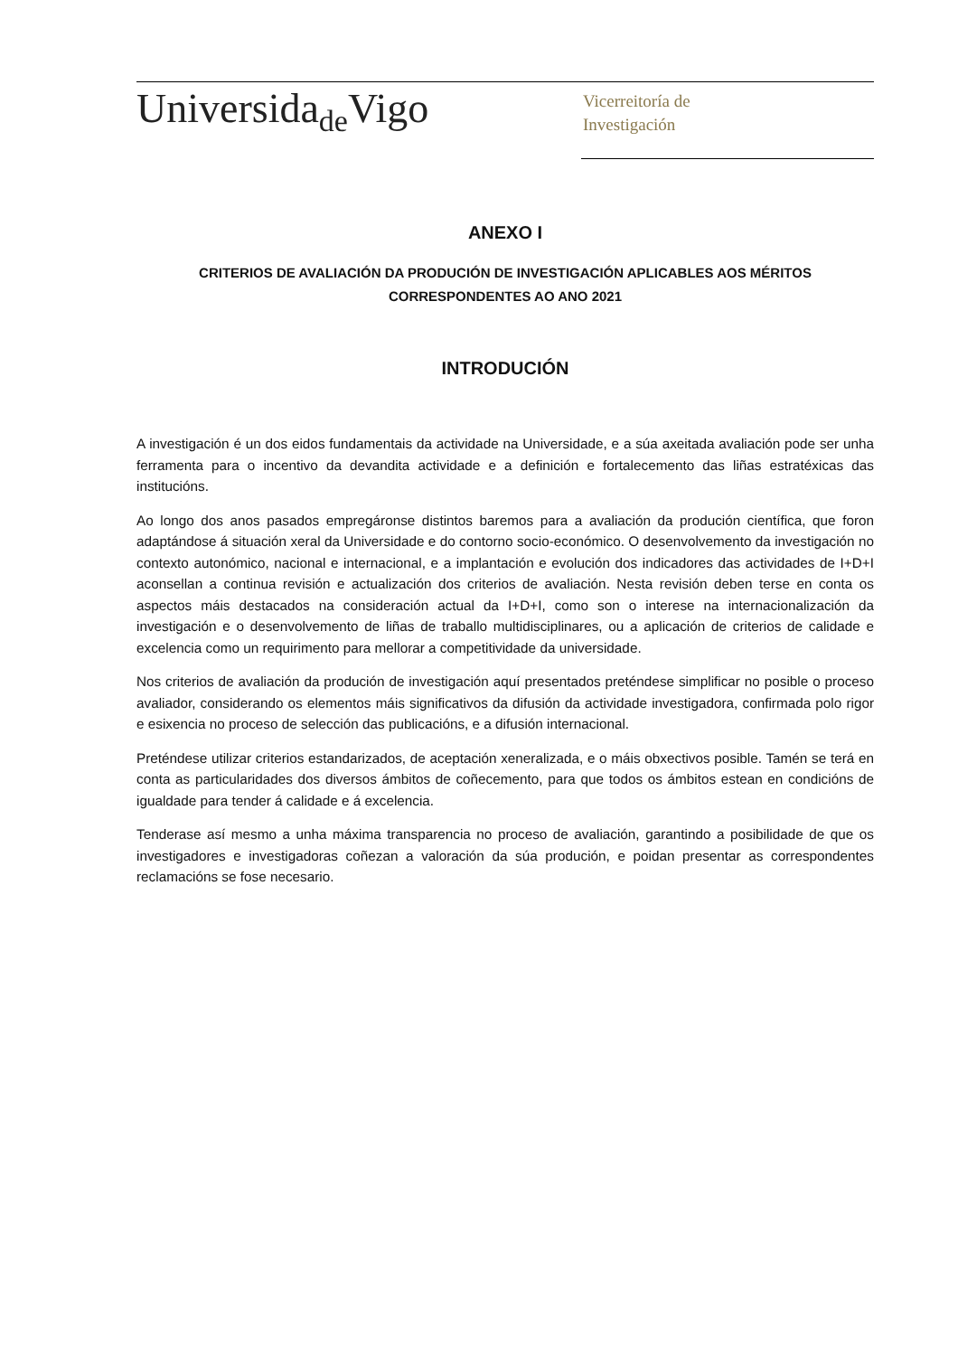Universida<sub>de</sub>Vigo
Vicerreitoría de
Investigación
ANEXO I
CRITERIOS DE AVALIACIÓN DA PRODUCIÓN DE INVESTIGACIÓN APLICABLES AOS MÉRITOS
CORRESPONDENTES AO ANO 2021
INTRODUCIÓN
A investigación é un dos eidos fundamentais da actividade na Universidade, e a súa axeitada avaliación pode ser unha ferramenta para o incentivo da devandita actividade e a definición e fortalecemento das liñas estratéxicas das institucións.
Ao longo dos anos pasados empregáronse distintos baremos para a avaliación da produción científica, que foron adaptándose á situación xeral da Universidade e do contorno socio-económico. O desenvolvemento da investigación no contexto autonómico, nacional e internacional, e a implantación e evolución dos indicadores das actividades de I+D+I aconsellan a continua revisión e actualización dos criterios de avaliación. Nesta revisión deben terse en conta os aspectos máis destacados na consideración actual da I+D+I, como son o interese na internacionalización da investigación e o desenvolvemento de liñas de traballo multidisciplinares, ou a aplicación de criterios de calidade e excelencia como un requirimento para mellorar a competitividade da universidade.
Nos criterios de avaliación da produción de investigación aquí presentados preténdese simplificar no posible o proceso avaliador, considerando os elementos máis significativos da difusión da actividade investigadora, confirmada polo rigor e esixencia no proceso de selección das publicacións, e a difusión internacional.
Preténdese utilizar criterios estandarizados, de aceptación xeneralizada, e o máis obxectivos posible. Tamén se terá en conta as particularidades dos diversos ámbitos de coñecemento, para que todos os ámbitos estean en condicións de igualdade para tender á calidade e á excelencia.
Tenderase así mesmo a unha máxima transparencia no proceso de avaliación, garantindo a posibilidade de que os investigadores e investigadoras coñezan a valoración da súa produción, e poidan presentar as correspondentes reclamacións se fose necesario.